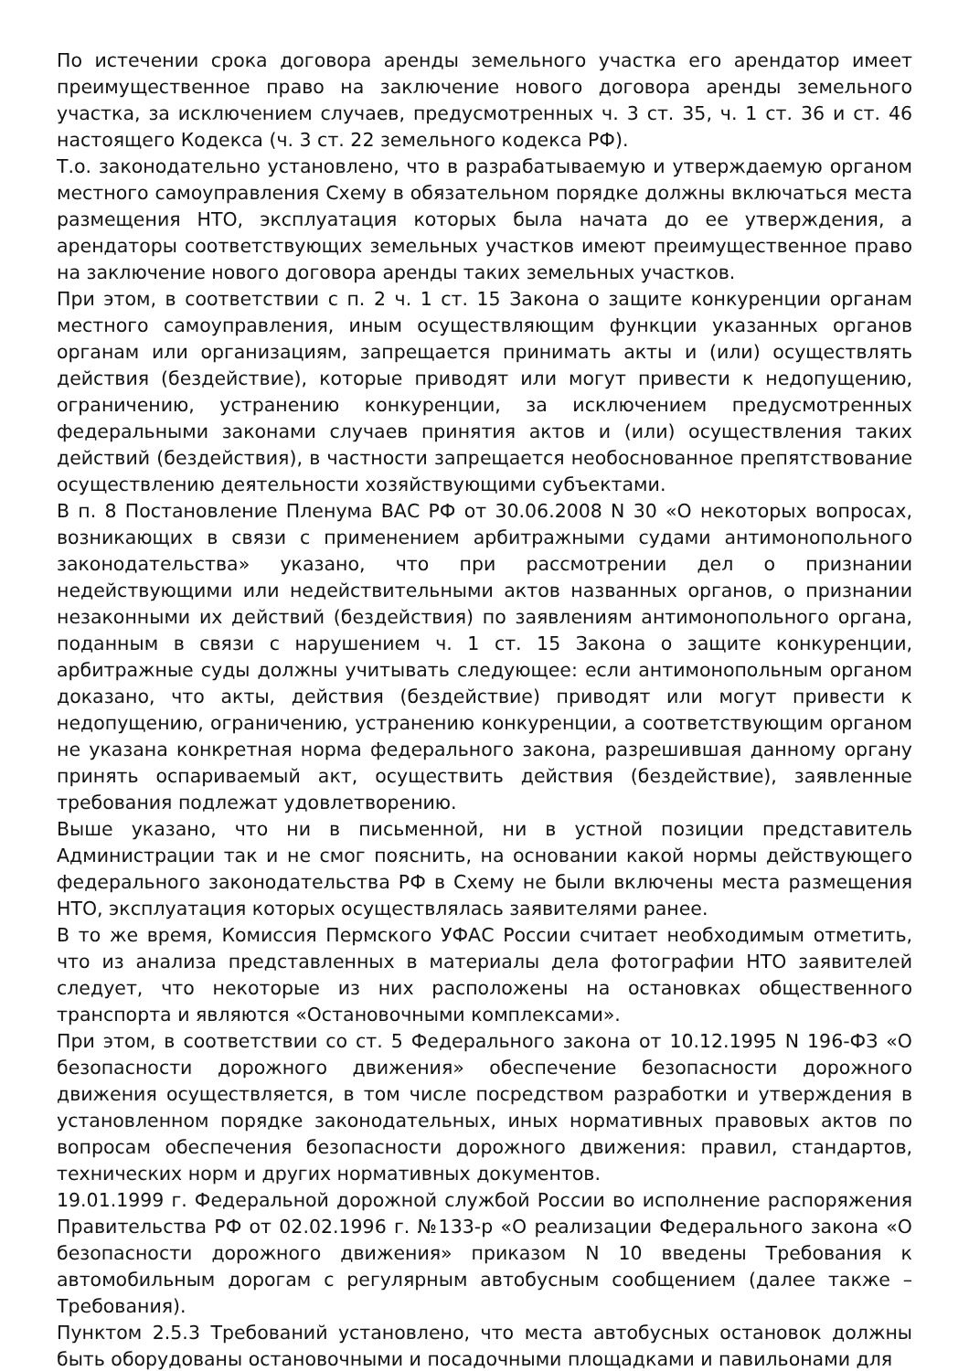По истечении срока договора аренды земельного участка его арендатор имеет преимущественное право на заключение нового договора аренды земельного участка, за исключением случаев, предусмотренных ч. 3 ст. 35, ч. 1 ст. 36 и ст. 46 настоящего Кодекса (ч. 3 ст. 22 земельного кодекса РФ).
Т.о. законодательно установлено, что в разрабатываемую и утверждаемую органом местного самоуправления Схему в обязательном порядке должны включаться места размещения НТО, эксплуатация которых была начата до ее утверждения, а арендаторы соответствующих земельных участков имеют преимущественное право на заключение нового договора аренды таких земельных участков.
При этом, в соответствии с п. 2 ч. 1 ст. 15 Закона о защите конкуренции органам местного самоуправления, иным осуществляющим функции указанных органов органам или организациям, запрещается принимать акты и (или) осуществлять действия (бездействие), которые приводят или могут привести к недопущению, ограничению, устранению конкуренции, за исключением предусмотренных федеральными законами случаев принятия актов и (или) осуществления таких действий (бездействия), в частности запрещается необоснованное препятствование осуществлению деятельности хозяйствующими субъектами.
В п. 8 Постановление Пленума ВАС РФ от 30.06.2008 N 30 «О некоторых вопросах, возникающих в связи с применением арбитражными судами антимонопольного законодательства» указано, что при рассмотрении дел о признании недействующими или недействительными актов названных органов, о признании незаконными их действий (бездействия) по заявлениям антимонопольного органа, поданным в связи с нарушением ч. 1 ст. 15 Закона о защите конкуренции, арбитражные суды должны учитывать следующее: если антимонопольным органом доказано, что акты, действия (бездействие) приводят или могут привести к недопущению, ограничению, устранению конкуренции, а соответствующим органом не указана конкретная норма федерального закона, разрешившая данному органу принять оспариваемый акт, осуществить действия (бездействие), заявленные требования подлежат удовлетворению.
Выше указано, что ни в письменной, ни в устной позиции представитель Администрации так и не смог пояснить, на основании какой нормы действующего федерального законодательства РФ в Схему не были включены места размещения НТО, эксплуатация которых осуществлялась заявителями ранее.
В то же время, Комиссия Пермского УФАС России считает необходимым отметить, что из анализа представленных в материалы дела фотографии НТО заявителей следует, что некоторые из них расположены на остановках общественного транспорта и являются «Остановочными комплексами».
При этом, в соответствии со ст. 5 Федерального закона от 10.12.1995 N 196-ФЗ «О безопасности дорожного движения» обеспечение безопасности дорожного движения осуществляется, в том числе посредством разработки и утверждения в установленном порядке законодательных, иных нормативных правовых актов по вопросам обеспечения безопасности дорожного движения: правил, стандартов, технических норм и других нормативных документов.
19.01.1999 г. Федеральной дорожной службой России во исполнение распоряжения Правительства РФ от 02.02.1996 г. №133-р «О реализации Федерального закона «О безопасности дорожного движения» приказом N 10 введены Требования к автомобильным дорогам с регулярным автобусным сообщением (далее также – Требования).
Пунктом 2.5.3 Требований установлено, что места автобусных остановок должны быть оборудованы остановочными и посадочными площадками и павильонами для